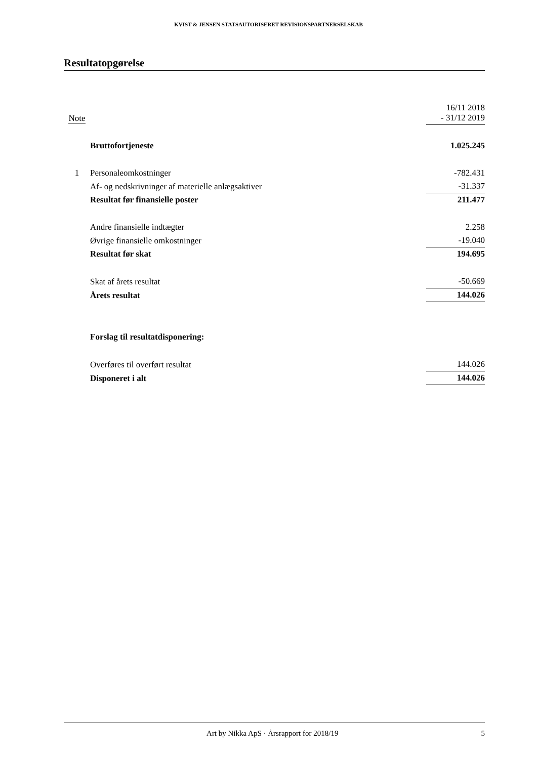KVIST & JENSEN STATSAUTORISERET REVISIONSPARTNERSELSKAB
Resultatopgørelse
| Note | | 16/11 2018 - 31/12 2019 |
| | Bruttofortjeneste | 1.025.245 |
| 1 | Personaleomkostninger | -782.431 |
| | Af- og nedskrivninger af materielle anlægsaktiver | -31.337 |
| | Resultat før finansielle poster | 211.477 |
| | Andre finansielle indtægter | 2.258 |
| | Øvrige finansielle omkostninger | -19.040 |
| | Resultat før skat | 194.695 |
| | Skat af årets resultat | -50.669 |
| | Årets resultat | 144.026 |
| | Forslag til resultatdisponering: | |
| | Overføres til overført resultat | 144.026 |
| | Disponeret i alt | 144.026 |
Art by Nikka ApS · Årsrapport for 2018/19 5